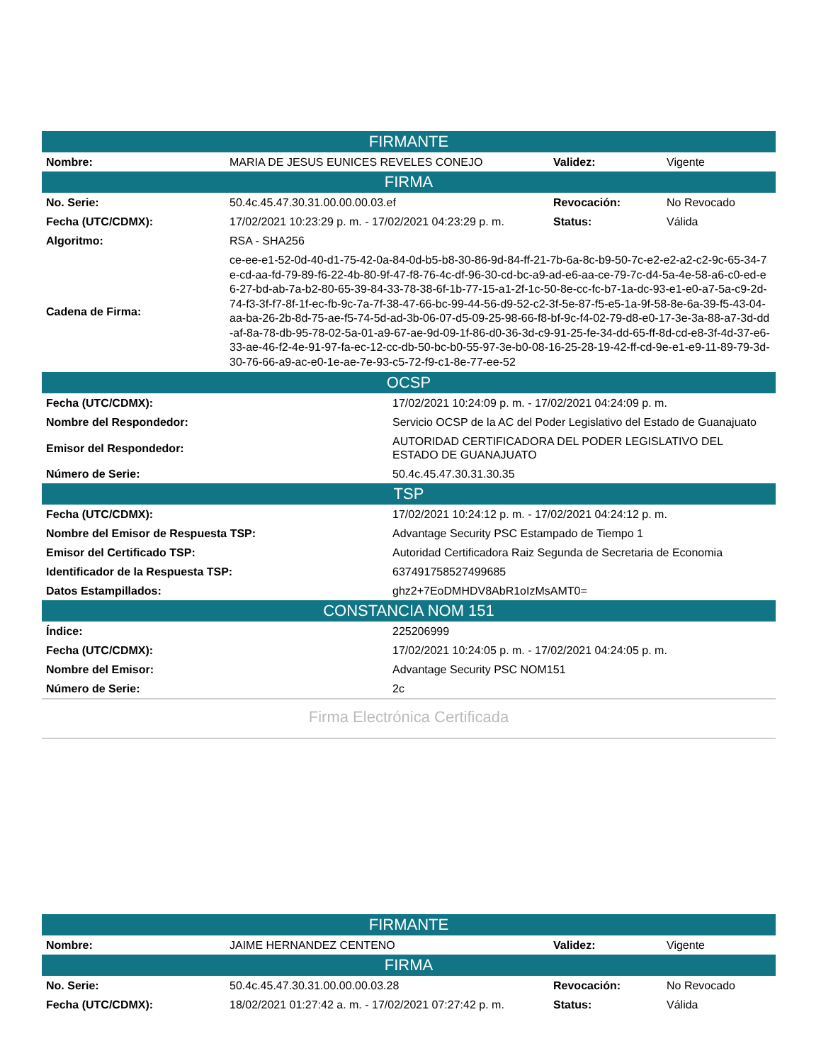| FIRMANTE | | | |
| --- | --- | --- | --- |
| Nombre: | MARIA DE JESUS EUNICES REVELES CONEJO | Validez: | Vigente |
| FIRMA | | | |
| No. Serie: | 50.4c.45.47.30.31.00.00.00.03.ef | Revocación: | No Revocado |
| Fecha (UTC/CDMX): | 17/02/2021 10:23:29 p. m. - 17/02/2021 04:23:29 p. m. | Status: | Válida |
| Algoritmo: | RSA - SHA256 | | |
| Cadena de Firma: | ce-ee-e1-52-0d-40-d1-75-42-0a-84-0d-b5-b8-30-86-9d-84-ff-21-7b-6a-8c-b9-50-7c-e2-e2-a2-c2-9c-65-34-7e-cd-aa-fd-79-89-f6-22-4b-80-9f-47-f8-76-4c-df-96-30-cd-bc-a9-ad-e6-aa-ce-79-7c-d4-5a-4e-58-a6-c0-ed-e6-27-bd-ab-7a-b2-80-65-39-84-33-78-38-6f-1b-77-15-a1-2f-1c-50-8e-cc-fc-b7-1a-dc-93-e1-e0-a7-5a-c9-2d-74-f3-3f-f7-8f-1f-ec-fb-9c-7a-7f-38-47-66-bc-99-44-56-d9-52-c2-3f-5e-87-f5-e5-1a-9f-58-8e-6a-39-f5-43-04-aa-ba-26-2b-8d-75-ae-f5-74-5d-ad-3b-06-07-d5-09-25-98-66-f8-bf-9c-f4-02-79-d8-e0-17-3e-3a-88-a7-3d-dd-af-8a-78-db-95-78-02-5a-01-a9-67-ae-9d-09-1f-86-d0-36-3d-c9-91-25-fe-34-dd-65-ff-8d-cd-e8-3f-4d-37-e6-33-ae-46-f2-4e-91-97-fa-ec-12-cc-db-50-bc-b0-55-97-3e-b0-08-16-25-28-19-42-ff-cd-9e-e1-e9-11-89-79-3d-30-76-66-a9-ac-e0-1e-ae-7e-93-c5-72-f9-c1-8e-77-ee-52 | | |
| OCSP | |
| --- | --- |
| Fecha (UTC/CDMX): | 17/02/2021 10:24:09 p. m. - 17/02/2021 04:24:09 p. m. |
| Nombre del Respondedor: | Servicio OCSP de la AC del Poder Legislativo del Estado de Guanajuato |
| Emisor del Respondedor: | AUTORIDAD CERTIFICADORA DEL PODER LEGISLATIVO DEL ESTADO DE GUANAJUATO |
| Número de Serie: | 50.4c.45.47.30.31.30.35 |
| TSP | |
| Fecha (UTC/CDMX): | 17/02/2021 10:24:12 p. m. - 17/02/2021 04:24:12 p. m. |
| Nombre del Emisor de Respuesta TSP: | Advantage Security PSC Estampado de Tiempo 1 |
| Emisor del Certificado TSP: | Autoridad Certificadora Raiz Segunda de Secretaria de Economia |
| Identificador de la Respuesta TSP: | 637491758527499685 |
| Datos Estampillados: | ghz2+7EoDMHDV8AbR1oIzMsAMT0= |
| CONSTANCIA NOM 151 | |
| Índice: | 225206999 |
| Fecha (UTC/CDMX): | 17/02/2021 10:24:05 p. m. - 17/02/2021 04:24:05 p. m. |
| Nombre del Emisor: | Advantage Security PSC NOM151 |
| Número de Serie: | 2c |
Firma Electrónica Certificada
| FIRMANTE | | | |
| --- | --- | --- | --- |
| Nombre: | JAIME HERNANDEZ CENTENO | Validez: | Vigente |
| FIRMA | | | |
| No. Serie: | 50.4c.45.47.30.31.00.00.00.03.28 | Revocación: | No Revocado |
| Fecha (UTC/CDMX): | 18/02/2021 01:27:42 a. m. - 17/02/2021 07:27:42 p. m. | Status: | Válida |